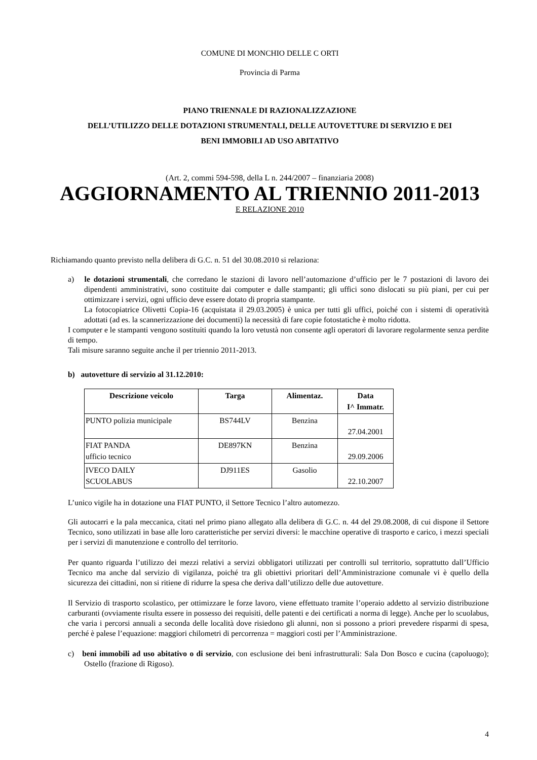COMUNE DI MONCHIO DELLE C ORTI
Provincia di Parma
PIANO TRIENNALE DI RAZIONALIZZAZIONE
DELL’UTILIZZO DELLE DOTAZIONI STRUMENTALI, DELLE AUTOVETTURE DI SERVIZIO E DEI
BENI IMMOBILI AD USO ABITATIVO
(Art. 2, commi 594-598, della L n. 244/2007 – finanziaria 2008)
AGGIORNAMENTO AL TRIENNIO 2011-2013
E RELAZIONE 2010
Richiamando quanto previsto nella delibera di G.C. n. 51 del 30.08.2010 si relaziona:
a) le dotazioni strumentali, che corredano le stazioni di lavoro nell’automazione d’ufficio per le 7 postazioni di lavoro dei dipendenti amministrativi, sono costituite dai computer e dalle stampanti; gli uffici sono dislocati su più piani, per cui per ottimizzare i servizi, ogni ufficio deve essere dotato di propria stampante.
La fotocopiatrice Olivetti Copia-16 (acquistata il 29.03.2005) è unica per tutti gli uffici, poiché con i sistemi di operatività adottati (ad es. la scannerizzazione dei documenti) la necessità di fare copie fotostatiche è molto ridotta.
I computer e le stampanti vengono sostituiti quando la loro vetustà non consente agli operatori di lavorare regolarmente senza perdite di tempo.
Tali misure saranno seguite anche il per triennio 2011-2013.
b) autovetture di servizio al 31.12.2010:
| Descrizione veicolo | Targa | Alimentaz. | Data I^ Immatr. |
| --- | --- | --- | --- |
| PUNTO polizia municipale | BS744LV | Benzina | 27.04.2001 |
| FIAT PANDA ufficio tecnico | DE897KN | Benzina | 29.09.2006 |
| IVECO DAILY SCUOLABUS | DJ911ES | Gasolio | 22.10.2007 |
L’unico vigile ha in dotazione una FIAT PUNTO, il Settore Tecnico l’altro automezzo.
Gli autocarri e la pala meccanica, citati nel primo piano allegato alla delibera di G.C. n. 44 del 29.08.2008, di cui dispone il Settore Tecnico, sono utilizzati in base alle loro caratteristiche per servizi diversi: le macchine operative di trasporto e carico, i mezzi speciali per i servizi di manutenzione e controllo del territorio.
Per quanto riguarda l’utilizzo dei mezzi relativi a servizi obbligatori utilizzati per controlli sul territorio, soprattutto dall’Ufficio Tecnico ma anche dal servizio di vigilanza, poiché tra gli obiettivi prioritari dell’Amministrazione comunale vi è quello della sicurezza dei cittadini, non si ritiene di ridurre la spesa che deriva dall’utilizzo delle due autovetture.
Il Servizio di trasporto scolastico, per ottimizzare le forze lavoro, viene effettuato tramite l’operaio addetto al servizio distribuzione carburanti (ovviamente risulta essere in possesso dei requisiti, delle patenti e dei certificati a norma di legge). Anche per lo scuolabus, che varia i percorsi annuali a seconda delle località dove risiedono gli alunni, non si possono a priori prevedere risparmi di spesa, perché è palese l’equazione: maggiori chilometri di percorrenza = maggiori costi per l’Amministrazione.
c) beni immobili ad uso abitativo o di servizio, con esclusione dei beni infrastrutturali: Sala Don Bosco e cucina (capoluogo); Ostello (frazione di Rigoso).
4